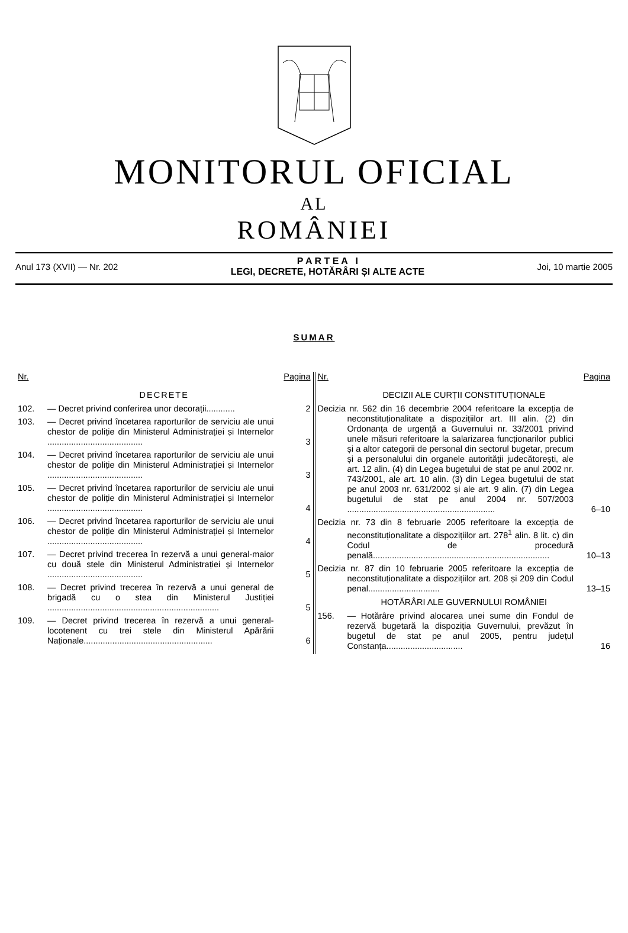MONITORUL OFICIAL
AL
ROMÂNIEI
Anul 173 (XVII) — Nr. 202 P A R T E A I
LEGI, DECRETE, HOTĂRÂRI ȘI ALTE ACTE Joi, 10 martie 2005
SUMAR
Nr. Pagina
DECRETE
102. — Decret privind conferirea unor decorații............ 2
103. — Decret privind încetarea raporturilor de serviciu ale unui chestor de poliție din Ministerul Administrației și Internelor ........................................ 3
104. — Decret privind încetarea raporturilor de serviciu ale unui chestor de poliție din Ministerul Administrației și Internelor ........................................ 3
105. — Decret privind încetarea raporturilor de serviciu ale unui chestor de poliție din Ministerul Administrației și Internelor ........................................ 4
106. — Decret privind încetarea raporturilor de serviciu ale unui chestor de poliție din Ministerul Administrației și Internelor ........................................ 4
107. — Decret privind trecerea în rezervă a unui general-maior cu două stele din Ministerul Administrației și Internelor ........................................ 5
108. — Decret privind trecerea în rezervă a unui general de brigadă cu o stea din Ministerul Justiției ........................................................................ 5
109. — Decret privind trecerea în rezervă a unui general-locotenent cu trei stele din Ministerul Apărării Naționale...................................................... 6
Nr. Pagina
DECIZII ALE CURȚII CONSTITUȚIONALE
Decizia nr. 562 din 16 decembrie 2004 referitoare la excepția de neconstituționalitate a dispozițiilor art. III alin. (2) din Ordonanța de urgență a Guvernului nr. 33/2001 privind unele măsuri referitoare la salarizarea funcționarilor publici și a altor categorii de personal din sectorul bugetar, precum și a personalului din organele autorității judecătorești, ale art. 12 alin. (4) din Legea bugetului de stat pe anul 2002 nr. 743/2001, ale art. 10 alin. (3) din Legea bugetului de stat pe anul 2003 nr. 631/2002 și ale art. 9 alin. (7) din Legea bugetului de stat pe anul 2004 nr. 507/2003 .............................................................. 6–10
Decizia nr. 73 din 8 februarie 2005 referitoare la excepția de neconstituționalitate a dispozițiilor art. 278<sup>1</sup> alin. 8 lit. c) din Codul de procedură penală.......................................................................... 10–13
Decizia nr. 87 din 10 februarie 2005 referitoare la excepția de neconstituționalitate a dispozițiilor art. 208 și 209 din Codul penal.............................. 13–15
HOTĂRÂRI ALE GUVERNULUI ROMÂNIEI
156. — Hotărâre privind alocarea unei sume din Fondul de rezervă bugetară la dispoziția Guvernului, prevăzut în bugetul de stat pe anul 2005, pentru județul Constanța................................ 16